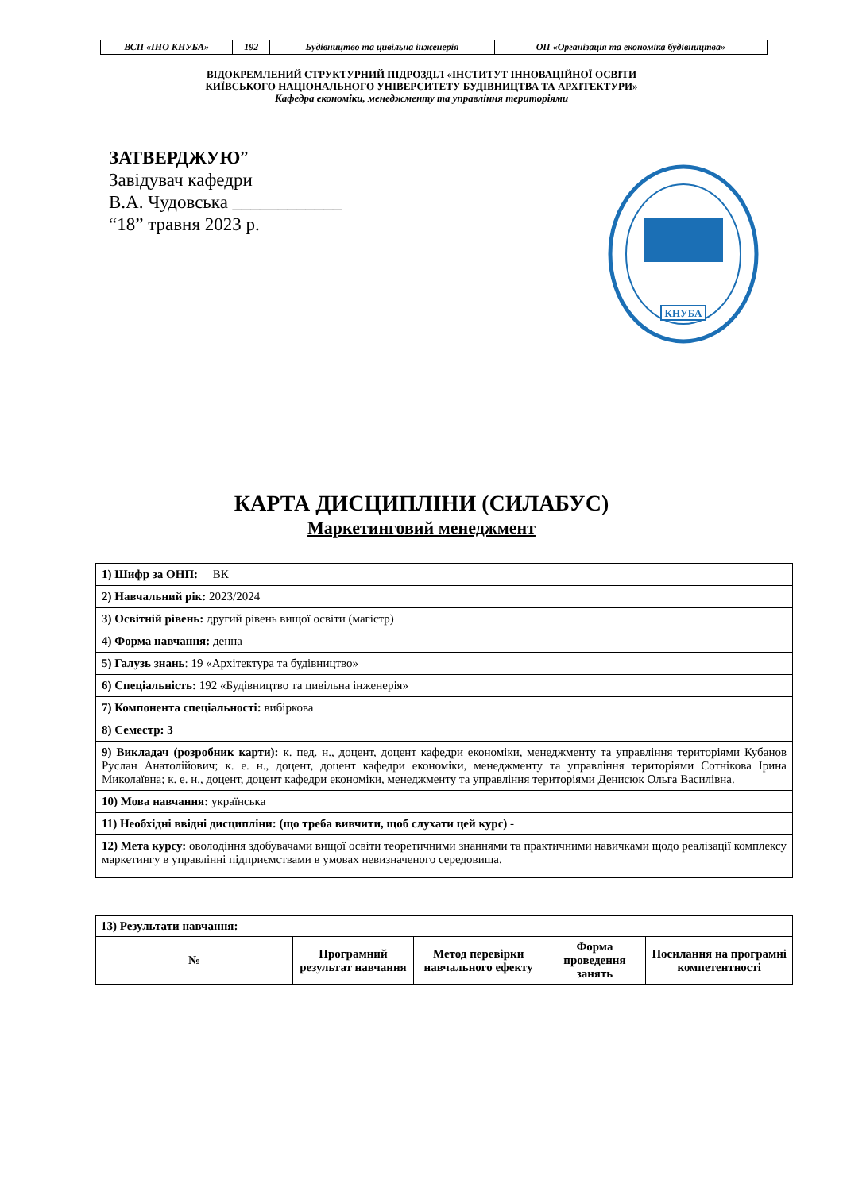| ВСП «ІНО КНУБА» | 192 | Будівництво та цивільна інженерія | ОП «Організація та економіка будівництва» |
ВІДОКРЕМЛЕНИЙ СТРУКТУРНИЙ ПІДРОЗДІЛ «ІНСТИТУТ ІННОВАЦІЙНОЇ ОСВІТИ
КИЇВСЬКОГО НАЦІОНАЛЬНОГО УНІВЕРСИТЕТУ БУДІВНИЦТВА ТА АРХІТЕКТУРИ»
Кафедра економіки, менеджменту та управління територіями
ЗАТВЕРДЖУЮ”
Завідувач кафедри
В.А. Чудовська ____________
“18” травня 2023 р.
КНУБА
КАРТА ДИСЦИПЛІНИ (СИЛАБУС)
Маркетинговий менеджмент
| 1) Шифр за ОНП: ВК |
| 2) Навчальний рік: 2023/2024 |
| 3) Освітній рівень: другий рівень вищої освіти (магістр) |
| 4) Форма навчання: денна |
| 5) Галузь знань : 19 «Архітектура та будівництво» |
| 6) Спеціальність: 192 «Будівництво та цивільна інженерія» |
| 7) Компонента спеціальності: вибіркова |
| 8) Семестр: 3 |
| 9) Викладач (розробник карти): к. пед. н., доцент, доцент кафедри економіки, менеджменту та управління територіями Кубанов Руслан Анатолійович; к. е. н., доцент, доцент кафедри економіки, менеджменту та управління територіями Сотнікова Ірина Миколаївна; к. е. н., доцент, доцент кафедри економіки, менеджменту та управління територіями Денисюк Ольга Василівна. |
| 10) Мова навчання: українська |
| 11) Необхідні ввідні дисципліни: (що треба вивчити, щоб слухати цей курс) - |
| 12) Мета курсу: оволодіння здобувачами вищої освіти теоретичними знаннями та практичними навичками щодо реалізації комплексу маркетингу в управлінні підприємствами в умовах невизначеного середовища. |
| 13) Результати навчання: | | | | |
| № | Програмний результат навчання | Метод перевірки навчального ефекту | Форма проведення занять | Посилання на програмні компетентності |